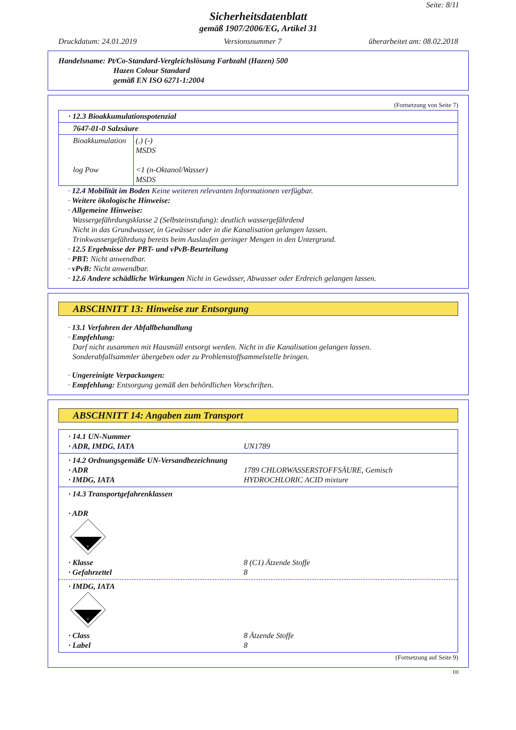Seite: 8/11
Sicherheitsdatenblatt
gemäß 1907/2006/EG, Artikel 31
Druckdatum: 24.01.2019 Versionsnummer 7 überarbeitet am: 08.02.2018
Handelsname: Pt/Co-Standard-Vergleichslösung Farbzahl (Hazen) 500
Hazen Colour Standard
gemäß EN ISO 6271-1:2004
(Fortsetzung von Seite 7)
| · 12.3 Bioakkumulationspotenzial | |
| 7647-01-0 Salzsäure | |
| Bioakkumulation log Pow | (.) (-) MSDS <1 (n-Oktanol/Wasser) MSDS |
· 12.4 Mobilität im Boden Keine weiteren relevanten Informationen verfügbar.
· Weitere ökologische Hinweise:
· Allgemeine Hinweise:
Wassergefährdungsklasse 2 (Selbsteinstufung): deutlich wassergefährdend
Nicht in das Grundwasser, in Gewässer oder in die Kanalisation gelangen lassen.
Trinkwassergefährdung bereits beim Auslaufen geringer Mengen in den Untergrund.
· 12.5 Ergebnisse der PBT- und vPvB-Beurteilung
· PBT: Nicht anwendbar.
· vPvB: Nicht anwendbar.
· 12.6 Andere schädliche Wirkungen Nicht in Gewässer, Abwasser oder Erdreich gelangen lassen.
ABSCHNITT 13: Hinweise zur Entsorgung
· 13.1 Verfahren der Abfallbehandlung
· Empfehlung:
Darf nicht zusammen mit Hausmüll entsorgt werden. Nicht in die Kanalisation gelangen lassen.
Sonderabfallsammler übergeben oder zu Problemstoffsammelstelle bringen.
· Ungereinigte Verpackungen:
· Empfehlung: Entsorgung gemäß den behördlichen Vorschriften.
ABSCHNITT 14: Angaben zum Transport
| / · 14.1 UN-Nummer · ADR, IMDG, IATA / UN1789 / |
| / · 14.2 Ordnungsgemäße UN-Versandbezeichnung · ADR · IMDG, IATA / 1789 CHLORWASSERSTOFFSÄURE, Gemisch HYDROCHLORIC ACID mixture / |
| · 14.3 Transportgefahrenklassen · ADR 8 / · Klasse · Gefahrzettel / 8 (C1) Ätzende Stoffe 8 / |
| · IMDG, IATA 8 / · Class · Label / 8 Ätzende Stoffe 8 / |
(Fortsetzung auf Seite 9)
DE